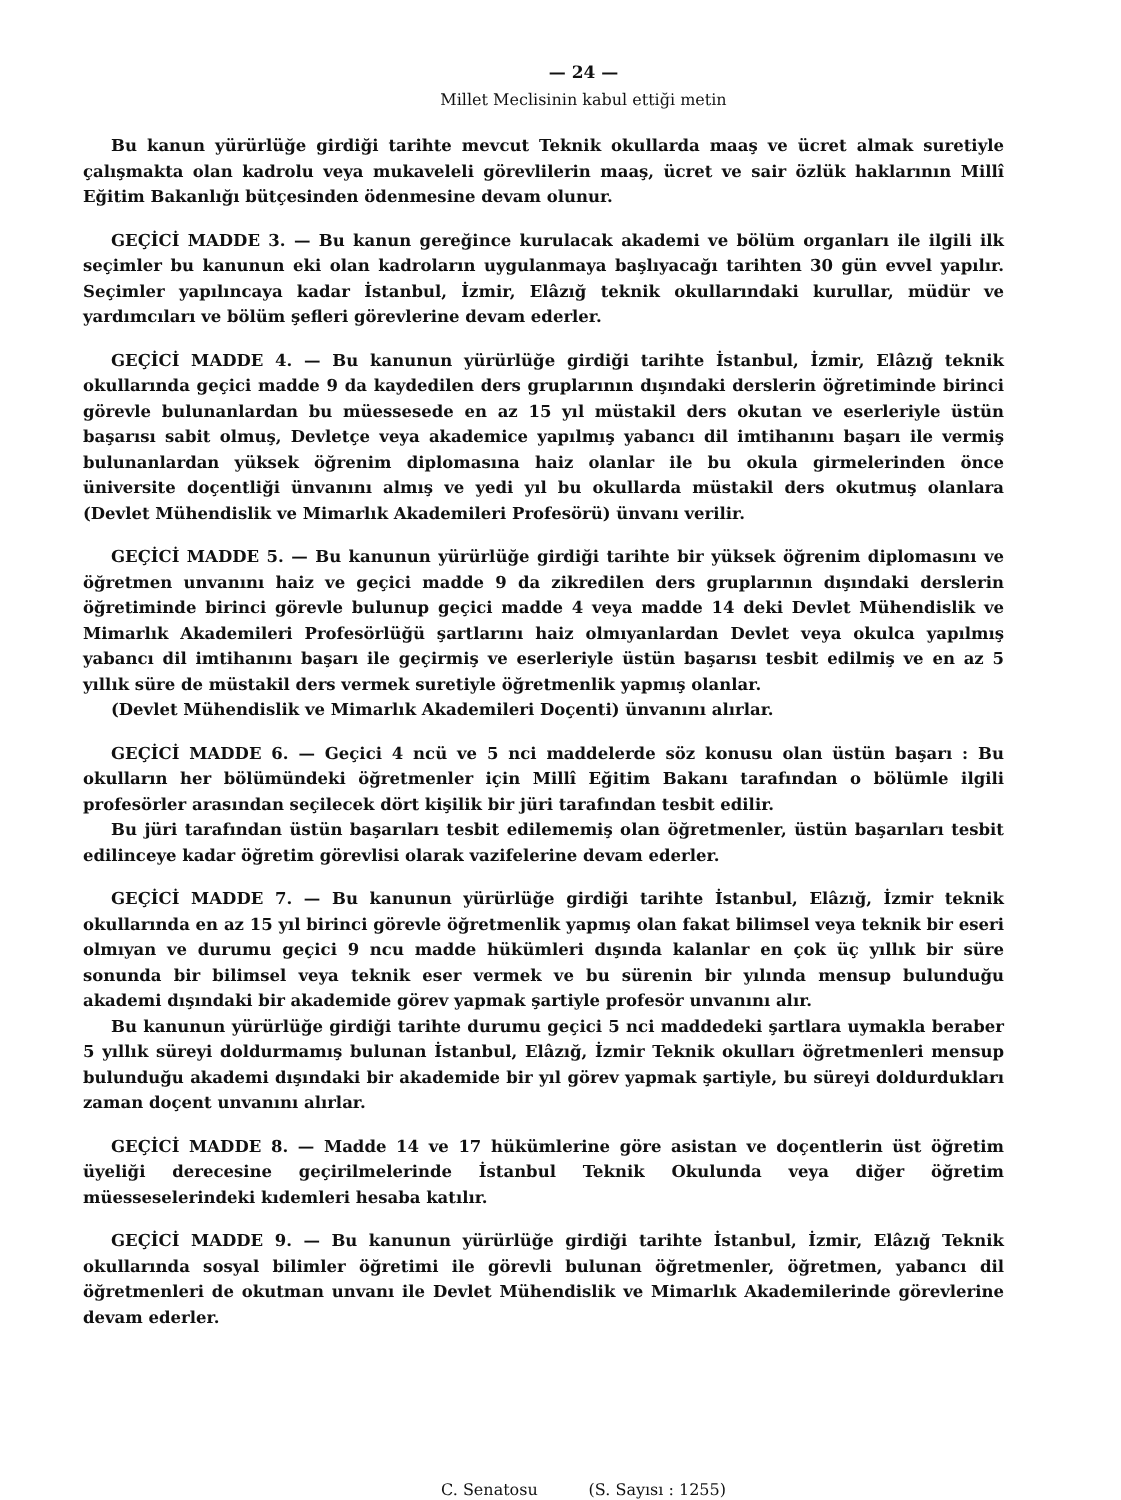— 24 —
Millet Meclisinin kabul ettiği metin
Bu kanun yürürlüğe girdiği tarihte mevcut Teknik okullarda maaş ve ücret almak suretiyle çalışmakta olan kadrolu veya mukaveleli görevlilerin maaş, ücret ve sair özlük haklarının Millî Eğitim Bakanlığı bütçesinden ödenmesine devam olunur.
GEÇİCİ MADDE 3. — Bu kanun gereğince kurulacak akademi ve bölüm organları ile ilgili ilk seçimler bu kanunun eki olan kadroların uygulanmaya başlıyacağı tarihten 30 gün evvel yapılır. Seçimler yapılıncaya kadar İstanbul, İzmir, Elâzığ teknik okullarındaki kurullar, müdür ve yardımcıları ve bölüm şefleri görevlerine devam ederler.
GEÇİCİ MADDE 4. — Bu kanunun yürürlüğe girdiği tarihte İstanbul, İzmir, Elâzığ teknik okullarında geçici madde 9 da kaydedilen ders gruplarının dışındaki derslerin öğretiminde birinci görevle bulunanlardan bu müessesede en az 15 yıl müstakil ders okutan ve eserleriyle üstün başarısı sabit olmuş, Devletçe veya akademice yapılmış yabancı dil imtihanını başarı ile vermiş bulunanlardan yüksek öğrenim diplomasına haiz olanlar ile bu okula girmelerinden önce üniversite doçentliği ünvanını almış ve yedi yıl bu okullarda müstakil ders okutmuş olanlara (Devlet Mühendislik ve Mimarlık Akademileri Profesörü) ünvanı verilir.
GEÇİCİ MADDE 5. — Bu kanunun yürürlüğe girdiği tarihte bir yüksek öğrenim diplomasını ve öğretmen unvanını haiz ve geçici madde 9 da zikredilen ders gruplarının dışındaki derslerin öğretiminde birinci görevle bulunup geçici madde 4 veya madde 14 deki Devlet Mühendislik ve Mimarlık Akademileri Profesörlüğü şartlarını haiz olmıyanlardan Devlet veya okulca yapılmış yabancı dil imtihanını başarı ile geçirmiş ve eserleriyle üstün başarısı tesbit edilmiş ve en az 5 yıllık süre de müstakil ders vermek suretiyle öğretmenlik yapmış olanlar.
(Devlet Mühendislik ve Mimarlık Akademileri Doçenti) ünvanını alırlar.
GEÇİCİ MADDE 6. — Geçici 4 ncü ve 5 nci maddelerde söz konusu olan üstün başarı : Bu okulların her bölümündeki öğretmenler için Millî Eğitim Bakanı tarafından o bölümle ilgili profesörler arasından seçilecek dört kişilik bir jüri tarafından tesbit edilir.
Bu jüri tarafından üstün başarıları tesbit edilememiş olan öğretmenler, üstün başarıları tesbit edilinceye kadar öğretim görevlisi olarak vazifelerine devam ederler.
GEÇİCİ MADDE 7. — Bu kanunun yürürlüğe girdiği tarihte İstanbul, Elâzığ, İzmir teknik okullarında en az 15 yıl birinci görevle öğretmenlik yapmış olan fakat bilimsel veya teknik bir eseri olmıyan ve durumu geçici 9 ncu madde hükümleri dışında kalanlar en çok üç yıllık bir süre sonunda bir bilimsel veya teknik eser vermek ve bu sürenin bir yılında mensup bulunduğu akademi dışındaki bir akademide görev yapmak şartiyle profesör unvanını alır.
Bu kanunun yürürlüğe girdiği tarihte durumu geçici 5 nci maddedeki şartlara uymakla beraber 5 yıllık süreyi doldurmamış bulunan İstanbul, Elâzığ, İzmir Teknik okulları öğretmenleri mensup bulunduğu akademi dışındaki bir akademide bir yıl görev yapmak şartiyle, bu süreyi doldurdukları zaman doçent unvanını alırlar.
GEÇİCİ MADDE 8. — Madde 14 ve 17 hükümlerine göre asistan ve doçentlerin üst öğretim üyeliği derecesine geçirilmelerinde İstanbul Teknik Okulunda veya diğer öğretim müesseselerindeki kıdemleri hesaba katılır.
GEÇİCİ MADDE 9. — Bu kanunun yürürlüğe girdiği tarihte İstanbul, İzmir, Elâzığ Teknik okullarında sosyal bilimler öğretimi ile görevli bulunan öğretmenler, öğretmen, yabancı dil öğretmenleri de okutman unvanı ile Devlet Mühendislik ve Mimarlık Akademilerinde görevlerine devam ederler.
C. Senatosu (S. Sayısı : 1255)